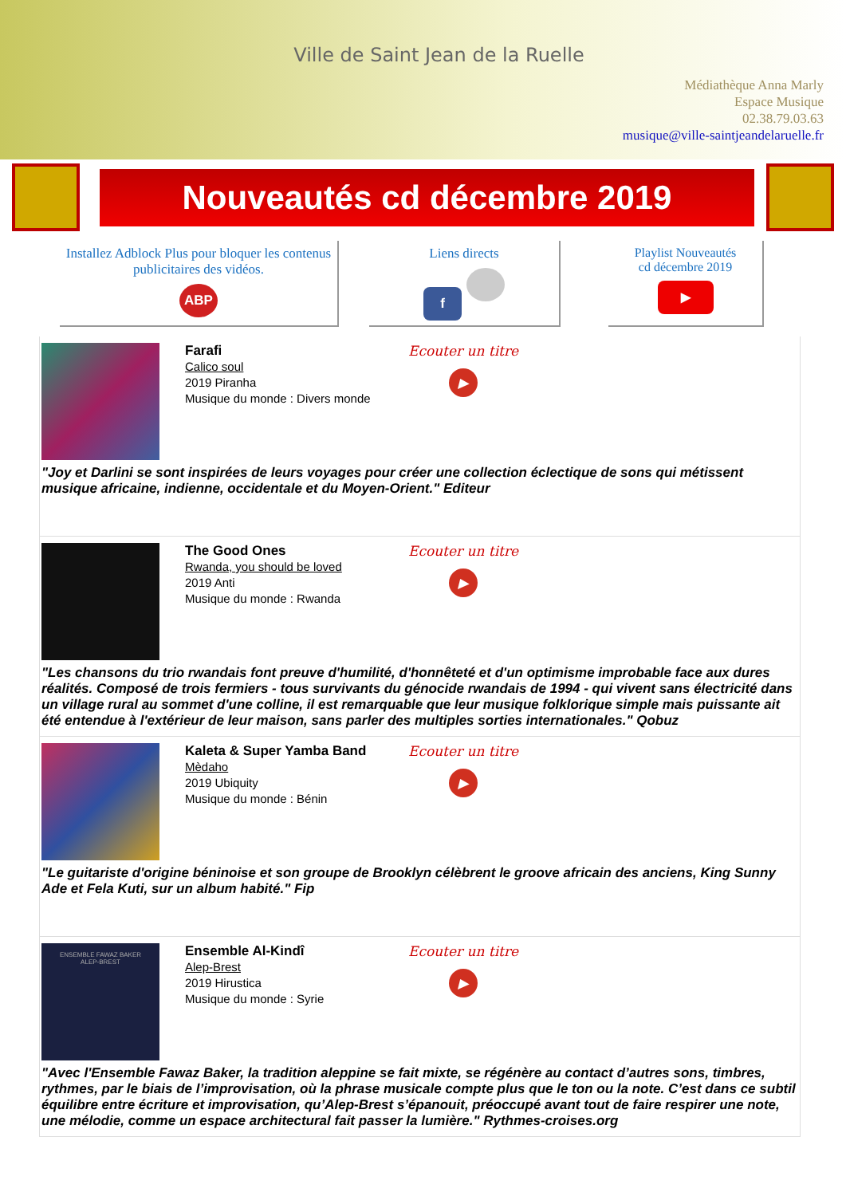Ville de Saint Jean de la Ruelle
Médiathèque Anna Marly
Espace Musique
02.38.79.03.63
musique@ville-saintjeandelaruelle.fr
Nouveautés cd décembre 2019
Installez Adblock Plus pour bloquer les contenus publicitaires des vidéos.
ABP
Liens directs
f
Playlist Nouveautés
cd décembre 2019
▶
Farafi
Calico soul
2019 Piranha
Musique du monde : Divers monde
Ecouter un titre
▶
"Joy et Darlini se sont inspirées de leurs voyages pour créer une collection éclectique de sons qui métissent musique africaine, indienne, occidentale et du Moyen-Orient." Editeur
The Good Ones
Rwanda, you should be loved
2019 Anti
Musique du monde : Rwanda
Ecouter un titre
▶
"Les chansons du trio rwandais font preuve d'humilité, d'honnêteté et d'un optimisme improbable face aux dures réalités. Composé de trois fermiers - tous survivants du génocide rwandais de 1994 - qui vivent sans électricité dans un village rural au sommet d'une colline, il est remarquable que leur musique folklorique simple mais puissante ait été entendue à l'extérieur de leur maison, sans parler des multiples sorties internationales." Qobuz
Kaleta & Super Yamba Band
Mèdaho
2019 Ubiquity
Musique du monde : Bénin
Ecouter un titre
▶
"Le guitariste d'origine béninoise et son groupe de Brooklyn célèbrent le groove africain des anciens, King Sunny Ade et Fela Kuti, sur un album habité." Fip
ENSEMBLE FAWAZ BAKER
ALEP-BREST
Ensemble Al-Kindî
Alep-Brest
2019 Hirustica
Musique du monde : Syrie
Ecouter un titre
▶
"Avec l'Ensemble Fawaz Baker, la tradition aleppine se fait mixte, se régénère au contact d’autres sons, timbres, rythmes, par le biais de l’improvisation, où la phrase musicale compte plus que le ton ou la note. C’est dans ce subtil équilibre entre écriture et improvisation, qu’Alep-Brest s’épanouit, préoccupé avant tout de faire respirer une note, une mélodie, comme un espace architectural fait passer la lumière." Rythmes-croises.org